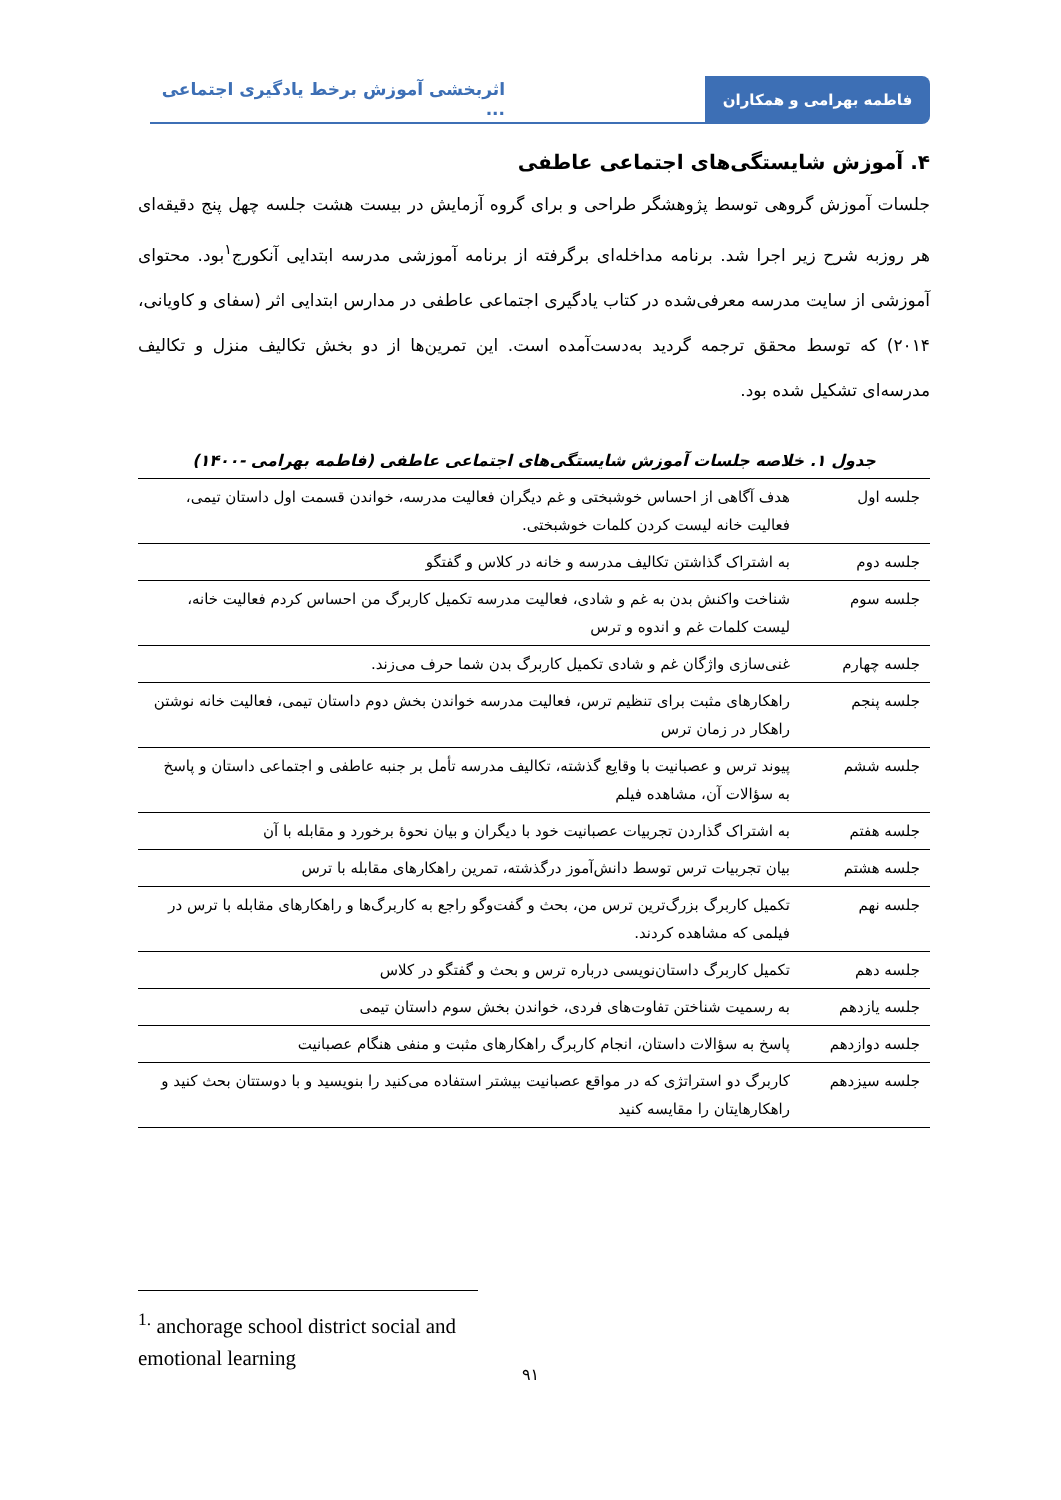فاطمه بهرامی و همکاران اثربخشی آموزش برخط یادگیری اجتماعی ...
۴. آموزش شایستگی‌های اجتماعی عاطفی
جلسات آموزش گروهی توسط پژوهشگر طراحی و برای گروه آزمایش در بیست هشت جلسه چهل پنج دقیقه‌ای هر روزبه شرح زیر اجرا شد. برنامه مداخله‌ای برگرفته از برنامه آموزشی مدرسه ابتدایی آنکورج<sup>۱</sup>بود. محتوای آموزشی از سایت مدرسه معرفی‌شده در کتاب یادگیری اجتماعی عاطفی در مدارس ابتدایی اثر (سفای و کاویانی، ۲۰۱۴) که توسط محقق ترجمه گردید به‌دست‌آمده است. این تمرین‌ها از دو بخش تکالیف منزل و تکالیف مدرسه‌ای تشکیل شده بود.
جدول ۱. خلاصه جلسات آموزش شایستگی‌های اجتماعی عاطفی (فاطمه بهرامی -۱۴۰۰)
| جلسه اول | هدف آگاهی از احساس خوشبختی و غم دیگران فعالیت مدرسه، خواندن قسمت اول داستان تیمی، فعالیت خانه لیست کردن کلمات خوشبختی. |
| جلسه دوم | به اشتراک گذاشتن تکالیف مدرسه و خانه در کلاس و گفتگو |
| جلسه سوم | شناخت واکنش بدن به غم و شادی، فعالیت مدرسه تکمیل کاربرگ من احساس کردم فعالیت خانه، لیست کلمات غم و اندوه و ترس |
| جلسه چهارم | غنی‌سازی واژگان غم و شادی تکمیل کاربرگ بدن شما حرف می‌زند. |
| جلسه پنجم | راهکارهای مثبت برای تنظیم ترس، فعالیت مدرسه خواندن بخش دوم داستان تیمی، فعالیت خانه نوشتن راهکار در زمان ترس |
| جلسه ششم | پیوند ترس و عصبانیت با وقایع گذشته، تکالیف مدرسه تأمل بر جنبه عاطفی و اجتماعی داستان و پاسخ به سؤالات آن، مشاهده فیلم |
| جلسه هفتم | به اشتراک گذاردن تجربیات عصبانیت خود با دیگران و بیان نحوهٔ برخورد و مقابله با آن |
| جلسه هشتم | بیان تجربیات ترس توسط دانش‌آموز درگذشته، تمرین راهکارهای مقابله با ترس |
| جلسه نهم | تکمیل کاربرگ بزرگ‌ترین ترس من، بحث و گفت‌وگو راجع به کاربرگ‌ها و راهکارهای مقابله با ترس در فیلمی که مشاهده کردند. |
| جلسه دهم | تکمیل کاربرگ داستان‌نویسی درباره ترس و بحث و گفتگو در کلاس |
| جلسه یازدهم | به رسمیت شناختن تفاوت‌های فردی، خواندن بخش سوم داستان تیمی |
| جلسه دوازدهم | پاسخ به سؤالات داستان، انجام کاربرگ راهکارهای مثبت و منفی هنگام عصبانیت |
| جلسه سیزدهم | کاربرگ دو استراتژی که در مواقع عصبانیت بیشتر استفاده می‌کنید را بنویسید و با دوستتان بحث کنید و راهکارهایتان را مقایسه کنید |
<sup>1.</sup> anchorage school district social and emotional learning
۹۱